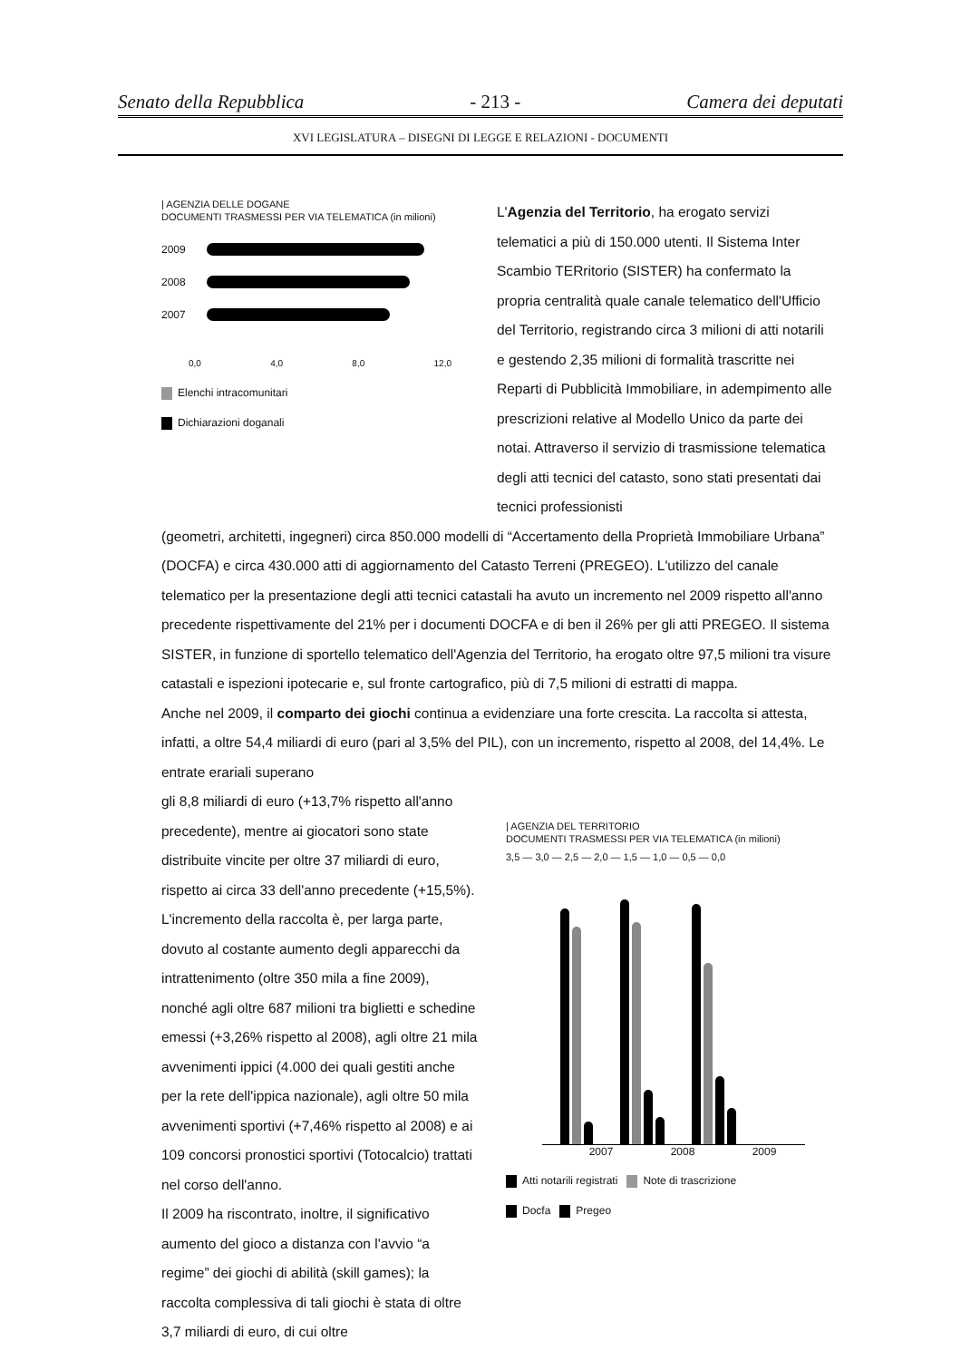Senato della Repubblica - 213 - Camera dei deputati
XVI LEGISLATURA – DISEGNI DI LEGGE E RELAZIONI - DOCUMENTI
| AGENZIA DELLE DOGANE
DOCUMENTI TRASMESSI PER VIA TELEMATICA (in milioni)
2009
2008
2007
0,0 4,0 8,0 12,0
Elenchi intracomunitari
Dichiarazioni doganali
L'Agenzia del Territorio, ha erogato servizi telematici a più di 150.000 utenti. Il Sistema Inter Scambio TERritorio (SISTER) ha confermato la propria centralità quale canale telematico dell'Ufficio del Territorio, registrando circa 3 milioni di atti notarili e gestendo 2,35 milioni di formalità trascritte nei Reparti di Pubblicità Immobiliare, in adempimento alle prescrizioni relative al Modello Unico da parte dei notai. Attraverso il servizio di trasmissione telematica degli atti tecnici del catasto, sono stati presentati dai tecnici professionisti
(geometri, architetti, ingegneri) circa 850.000 modelli di “Accertamento della Proprietà Immobiliare Urbana” (DOCFA) e circa 430.000 atti di aggiornamento del Catasto Terreni (PREGEO). L'utilizzo del canale telematico per la presentazione degli atti tecnici catastali ha avuto un incremento nel 2009 rispetto all'anno precedente rispettivamente del 21% per i documenti DOCFA e di ben il 26% per gli atti PREGEO. Il sistema SISTER, in funzione di sportello telematico dell'Agenzia del Territorio, ha erogato oltre 97,5 milioni tra visure catastali e ispezioni ipotecarie e, sul fronte cartografico, più di 7,5 milioni di estratti di mappa.
Anche nel 2009, il comparto dei giochi continua a evidenziare una forte crescita. La raccolta si attesta, infatti, a oltre 54,4 miliardi di euro (pari al 3,5% del PIL), con un incremento, rispetto al 2008, del 14,4%. Le entrate erariali superano
gli 8,8 miliardi di euro (+13,7% rispetto all'anno precedente), mentre ai giocatori sono state distribuite vincite per oltre 37 miliardi di euro, rispetto ai circa 33 dell'anno precedente (+15,5%).
L'incremento della raccolta è, per larga parte, dovuto al costante aumento degli apparecchi da intrattenimento (oltre 350 mila a fine 2009), nonché agli oltre 687 milioni tra biglietti e schedine emessi (+3,26% rispetto al 2008), agli oltre 21 mila avvenimenti ippici (4.000 dei quali gestiti anche per la rete dell'ippica nazionale), agli oltre 50 mila avvenimenti sportivi (+7,46% rispetto al 2008) e ai 109 concorsi pronostici sportivi (Totocalcio) trattati nel corso dell'anno.
Il 2009 ha riscontrato, inoltre, il significativo aumento del gioco a distanza con l'avvio “a regime” dei giochi di abilità (skill games); la raccolta complessiva di tali giochi è stata di oltre 3,7 miliardi di euro, di cui oltre
| AGENZIA DEL TERRITORIO
DOCUMENTI TRASMESSI PER VIA TELEMATICA (in milioni)
3,5 — 3,0 — 2,5 — 2,0 — 1,5 — 1,0 — 0,5 — 0,0
2007 2008 2009
Atti notarili registrati Note di trascrizione
Docfa Pregeo